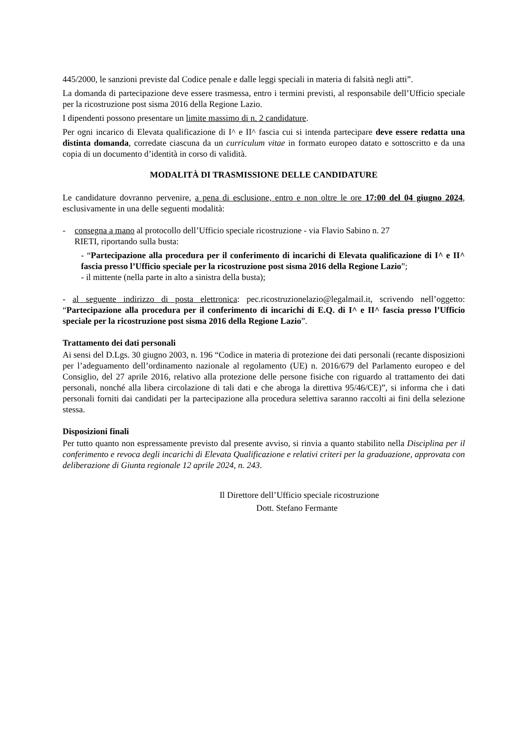445/2000, le sanzioni previste dal Codice penale e dalle leggi speciali in materia di falsità negli atti”.
La domanda di partecipazione deve essere trasmessa, entro i termini previsti, al responsabile dell’Ufficio speciale per la ricostruzione post sisma 2016 della Regione Lazio.
I dipendenti possono presentare un limite massimo di n. 2 candidature.
Per ogni incarico di Elevata qualificazione di I^ e II^ fascia cui si intenda partecipare deve essere redatta una distinta domanda, corredate ciascuna da un curriculum vitae in formato europeo datato e sottoscritto e da una copia di un documento d’identità in corso di validità.
MODALITÀ DI TRASMISSIONE DELLE CANDIDATURE
Le candidature dovranno pervenire, a pena di esclusione, entro e non oltre le ore 17:00 del 04 giugno 2024, esclusivamente in una delle seguenti modalità:
- consegna a mano al protocollo dell’Ufficio speciale ricostruzione - via Flavio Sabino n. 27
RIETI, riportando sulla busta:
- “Partecipazione alla procedura per il conferimento di incarichi di Elevata qualificazione di I^ e II^ fascia presso l’Ufficio speciale per la ricostruzione post sisma 2016 della Regione Lazio”;
- il mittente (nella parte in alto a sinistra della busta);
- al seguente indirizzo di posta elettronica: pec.ricostruzionelazio@legalmail.it, scrivendo nell’oggetto: “Partecipazione alla procedura per il conferimento di incarichi di E.Q. di I^ e II^ fascia presso l’Ufficio speciale per la ricostruzione post sisma 2016 della Regione Lazio”.
Trattamento dei dati personali
Ai sensi del D.Lgs. 30 giugno 2003, n. 196 “Codice in materia di protezione dei dati personali (recante disposizioni per l’adeguamento dell’ordinamento nazionale al regolamento (UE) n. 2016/679 del Parlamento europeo e del Consiglio, del 27 aprile 2016, relativo alla protezione delle persone fisiche con riguardo al trattamento dei dati personali, nonché alla libera circolazione di tali dati e che abroga la direttiva 95/46/CE)”, si informa che i dati personali forniti dai candidati per la partecipazione alla procedura selettiva saranno raccolti ai fini della selezione stessa.
Disposizioni finali
Per tutto quanto non espressamente previsto dal presente avviso, si rinvia a quanto stabilito nella Disciplina per il conferimento e revoca degli incarichi di Elevata Qualificazione e relativi criteri per la graduazione, approvata con deliberazione di Giunta regionale 12 aprile 2024, n. 243.
Il Direttore dell’Ufficio speciale ricostruzione
Dott. Stefano Fermante